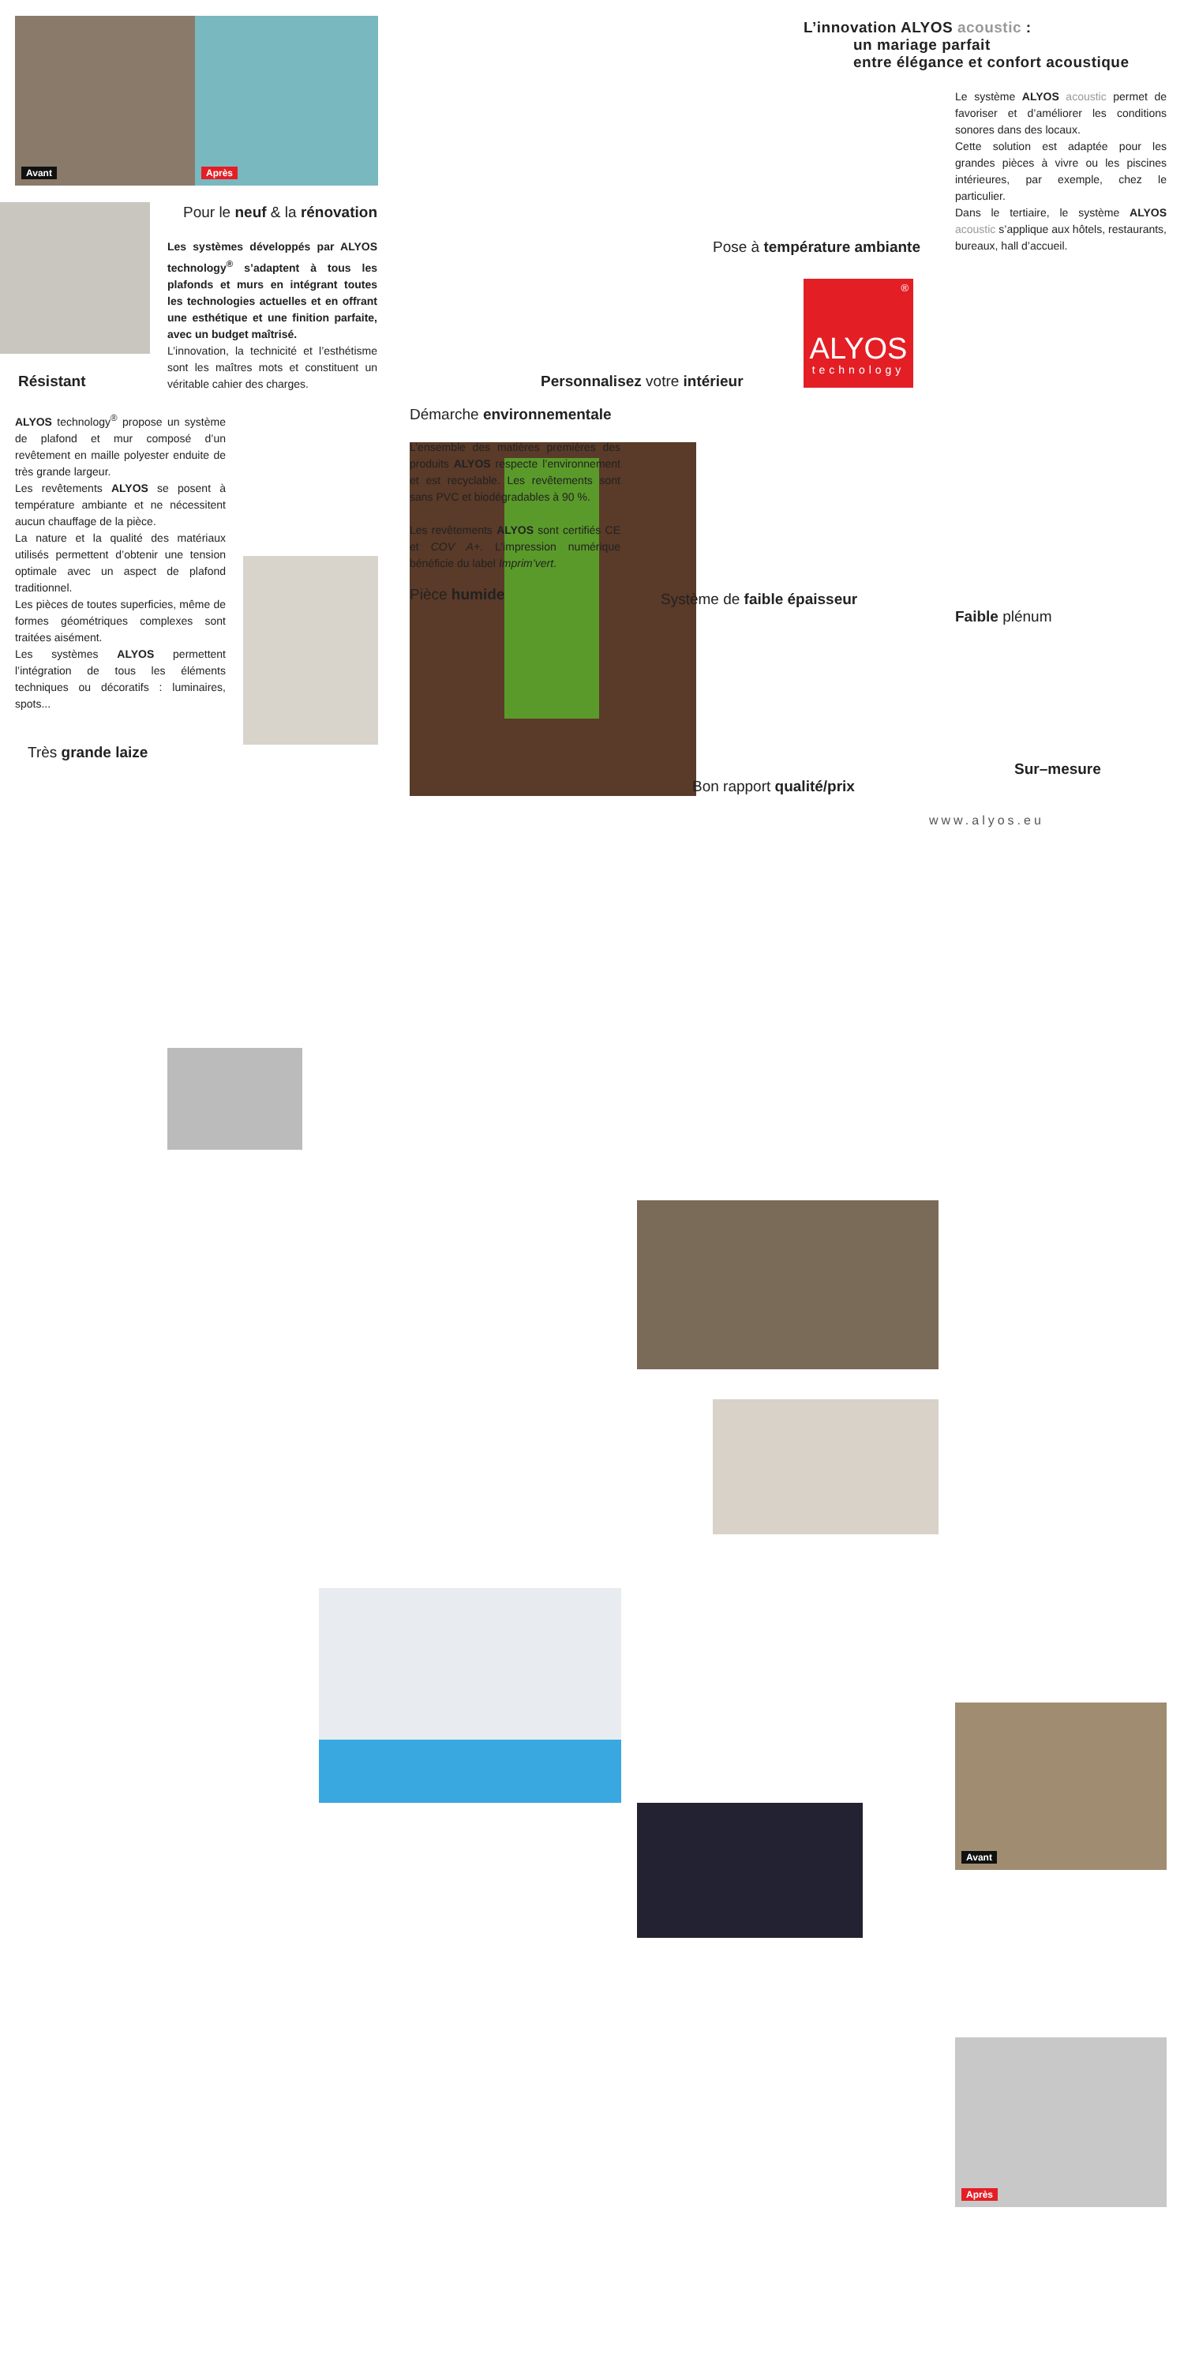Avant
Après
Pour le neuf & la rénovation
Les systèmes développés par ALYOS technology<sup>®</sup> s’adaptent à tous les plafonds et murs en intégrant toutes les technologies actuelles et en offrant une esthétique et une finition parfaite, avec un budget maîtrisé.
L’innovation, la technicité et l’esthétisme sont les maîtres mots et constituent un véritable cahier des charges.
Résistant
ALYOS technology<sup>®</sup> propose un système de plafond et mur composé d’un revêtement en maille polyester enduite de très grande largeur.
Les revêtements ALYOS se posent à température ambiante et ne nécessitent aucun chauffage de la pièce.
La nature et la qualité des matériaux utilisés permettent d’obtenir une tension optimale avec un aspect de plafond traditionnel.
Les pièces de toutes superficies, même de formes géométriques complexes sont traitées aisément.
Les systèmes ALYOS permettent l’intégration de tous les éléments techniques ou décoratifs : luminaires, spots...
Très grande laize
Personnalisez votre intérieur
Démarche environnementale
L’ensemble des matières premières des produits ALYOS respecte l’environnement et est recyclable. Les revêtements sont sans PVC et biodégradables à 90 %.
Les revêtements ALYOS sont certifiés CE et COV A+. L’impression numérique bénéficie du label Imprim’vert.
Pièce humide
Système de faible épaisseur
Bon rapport qualité/prix
L’innovation ALYOS acoustic :
un mariage parfait
entre élégance et confort acoustique
Pose à température ambiante
®
ALYOS
technology
Le système ALYOS acoustic permet de favoriser et d’améliorer les conditions sonores dans des locaux.
Cette solution est adaptée pour les grandes pièces à vivre ou les piscines intérieures, par exemple, chez le particulier.
Dans le tertiaire, le système ALYOS acoustic s’applique aux hôtels, restaurants, bureaux, hall d’accueil.
Avant
Après
Faible plénum
Sur–mesure
www.alyos.eu